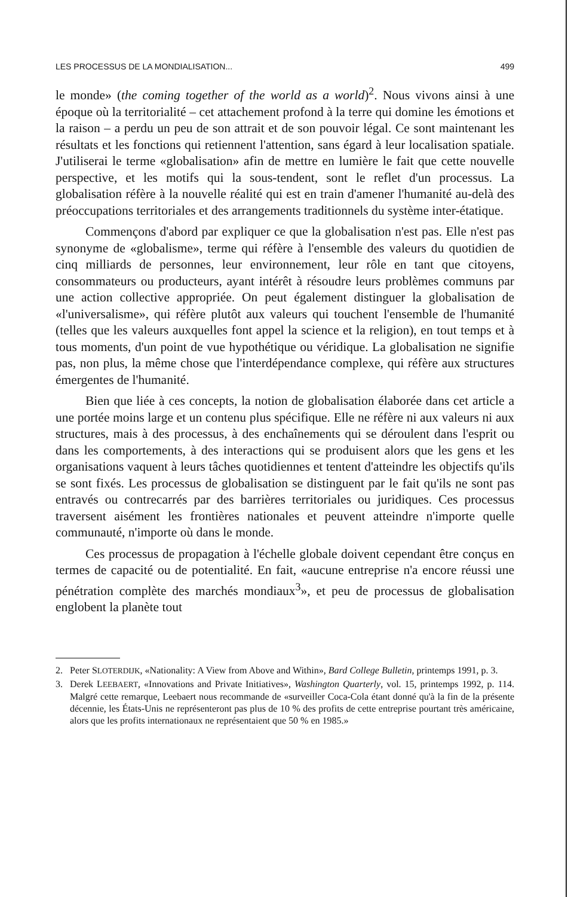LES PROCESSUS DE LA MONDIALISATION... 499
le monde» (the coming together of the world as a world)<sup>2</sup>. Nous vivons ainsi à une époque où la territorialité – cet attachement profond à la terre qui domine les émotions et la raison – a perdu un peu de son attrait et de son pouvoir légal. Ce sont maintenant les résultats et les fonctions qui retiennent l'attention, sans égard à leur localisation spatiale. J'utiliserai le terme «globalisation» afin de mettre en lumière le fait que cette nouvelle perspective, et les motifs qui la sous-tendent, sont le reflet d'un processus. La globalisation réfère à la nouvelle réalité qui est en train d'amener l'humanité au-delà des préoccupations territoriales et des arrangements traditionnels du système inter-étatique.
Commençons d'abord par expliquer ce que la globalisation n'est pas. Elle n'est pas synonyme de «globalisme», terme qui réfère à l'ensemble des valeurs du quotidien de cinq milliards de personnes, leur environnement, leur rôle en tant que citoyens, consommateurs ou producteurs, ayant intérêt à résoudre leurs problèmes communs par une action collective appropriée. On peut également distinguer la globalisation de «l'universalisme», qui réfère plutôt aux valeurs qui touchent l'ensemble de l'humanité (telles que les valeurs auxquelles font appel la science et la religion), en tout temps et à tous moments, d'un point de vue hypothétique ou véridique. La globalisation ne signifie pas, non plus, la même chose que l'interdépendance complexe, qui réfère aux structures émergentes de l'humanité.
Bien que liée à ces concepts, la notion de globalisation élaborée dans cet article a une portée moins large et un contenu plus spécifique. Elle ne réfère ni aux valeurs ni aux structures, mais à des processus, à des enchaînements qui se déroulent dans l'esprit ou dans les comportements, à des interactions qui se produisent alors que les gens et les organisations vaquent à leurs tâches quotidiennes et tentent d'atteindre les objectifs qu'ils se sont fixés. Les processus de globalisation se distinguent par le fait qu'ils ne sont pas entravés ou contrecarrés par des barrières territoriales ou juridiques. Ces processus traversent aisément les frontières nationales et peuvent atteindre n'importe quelle communauté, n'importe où dans le monde.
Ces processus de propagation à l'échelle globale doivent cependant être conçus en termes de capacité ou de potentialité. En fait, «aucune entreprise n'a encore réussi une pénétration complète des marchés mondiaux<sup>3</sup>», et peu de processus de globalisation englobent la planète tout
2. Peter SLOTERDIJK, «Nationality: A View from Above and Within», Bard College Bulletin, printemps 1991, p. 3.
3. Derek LEEBAERT, «Innovations and Private Initiatives», Washington Quarterly, vol. 15, printemps 1992, p. 114. Malgré cette remarque, Leebaert nous recommande de «surveiller Coca-Cola étant donné qu'à la fin de la présente décennie, les États-Unis ne représenteront pas plus de 10 % des profits de cette entreprise pourtant très américaine, alors que les profits internationaux ne représentaient que 50 % en 1985.»